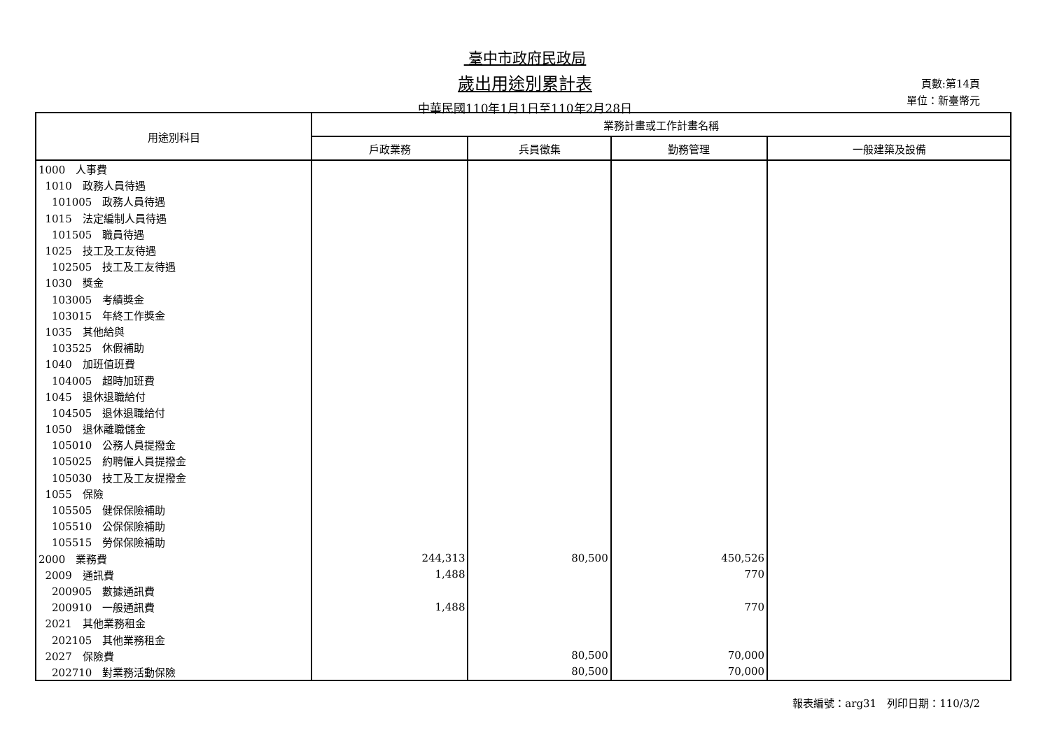臺中市政府民政局
歲出用途別累計表
中華民國110年1月1日至110年2月28日
頁數:第14頁
單位：新臺幣元
| 用途別科目 | 業務計畫或工作計畫名稱 | | | |
| --- | --- | --- | --- | --- |
| | 戶政業務 | 兵員徵集 | 勤務管理 | 一般建築及設備 |
| 1000 人事費 | | | | |
| 1010 政務人員待遇 | | | | |
| 101005 政務人員待遇 | | | | |
| 1015 法定編制人員待遇 | | | | |
| 101505 職員待遇 | | | | |
| 1025 技工及工友待遇 | | | | |
| 102505 技工及工友待遇 | | | | |
| 1030 獎金 | | | | |
| 103005 考績獎金 | | | | |
| 103015 年終工作獎金 | | | | |
| 1035 其他給與 | | | | |
| 103525 休假補助 | | | | |
| 1040 加班值班費 | | | | |
| 104005 超時加班費 | | | | |
| 1045 退休退職給付 | | | | |
| 104505 退休退職給付 | | | | |
| 1050 退休離職儲金 | | | | |
| 105010 公務人員提撥金 | | | | |
| 105025 約聘僱人員提撥金 | | | | |
| 105030 技工及工友提撥金 | | | | |
| 1055 保險 | | | | |
| 105505 健保保險補助 | | | | |
| 105510 公保保險補助 | | | | |
| 105515 勞保保險補助 | | | | |
| 2000 業務費 | 244,313 | 80,500 | 450,526 | |
| 2009 通訊費 | 1,488 | | 770 | |
| 200905 數據通訊費 | | | | |
| 200910 一般通訊費 | 1,488 | | 770 | |
| 2021 其他業務租金 | | | | |
| 202105 其他業務租金 | | | | |
| 2027 保險費 | | 80,500 | 70,000 | |
| 202710 對業務活動保險 | | 80,500 | 70,000 | |
報表編號：arg31　列印日期：110/3/2